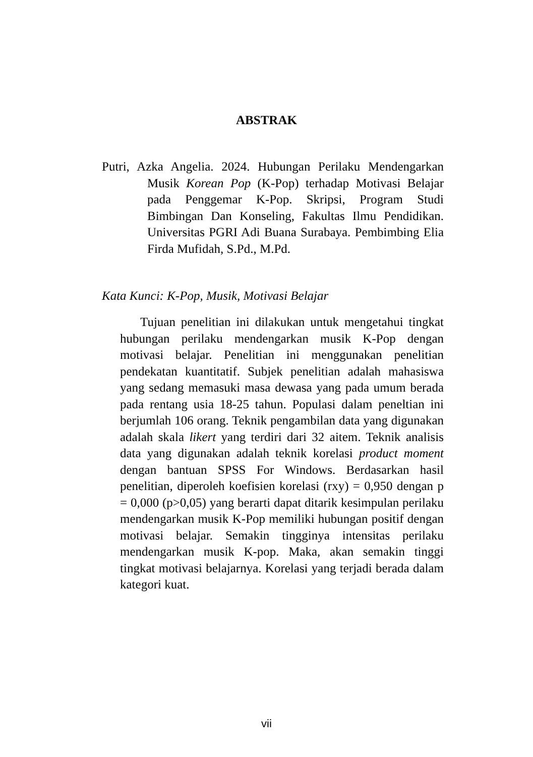ABSTRAK
Putri, Azka Angelia. 2024. Hubungan Perilaku Mendengarkan Musik Korean Pop (K-Pop) terhadap Motivasi Belajar pada Penggemar K-Pop. Skripsi, Program Studi Bimbingan Dan Konseling, Fakultas Ilmu Pendidikan. Universitas PGRI Adi Buana Surabaya. Pembimbing Elia Firda Mufidah, S.Pd., M.Pd.
Kata Kunci: K-Pop, Musik, Motivasi Belajar
Tujuan penelitian ini dilakukan untuk mengetahui tingkat hubungan perilaku mendengarkan musik K-Pop dengan motivasi belajar. Penelitian ini menggunakan penelitian pendekatan kuantitatif. Subjek penelitian adalah mahasiswa yang sedang memasuki masa dewasa yang pada umum berada pada rentang usia 18-25 tahun. Populasi dalam peneltian ini berjumlah 106 orang. Teknik pengambilan data yang digunakan adalah skala likert yang terdiri dari 32 aitem. Teknik analisis data yang digunakan adalah teknik korelasi product moment dengan bantuan SPSS For Windows. Berdasarkan hasil penelitian, diperoleh koefisien korelasi (rxy) = 0,950 dengan p = 0,000 (p>0,05) yang berarti dapat ditarik kesimpulan perilaku mendengarkan musik K-Pop memiliki hubungan positif dengan motivasi belajar. Semakin tingginya intensitas perilaku mendengarkan musik K-pop. Maka, akan semakin tinggi tingkat motivasi belajarnya. Korelasi yang terjadi berada dalam kategori kuat.
vii